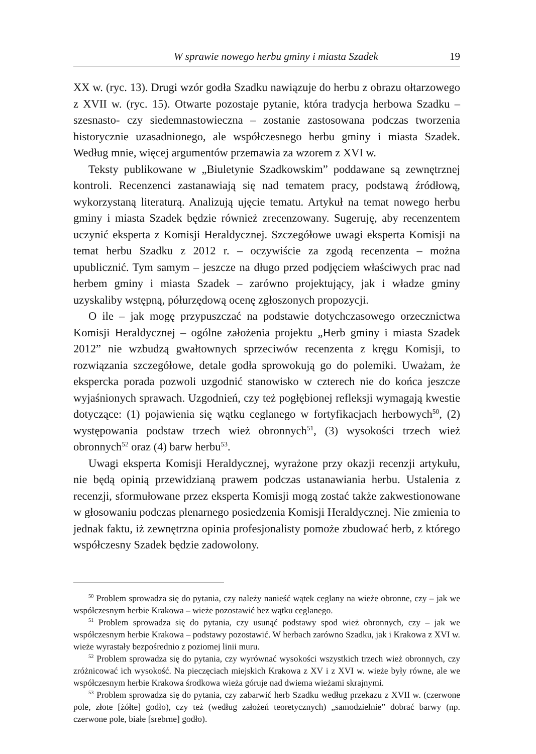W sprawie nowego herbu gminy i miasta Szadek 19
XX w. (ryc. 13). Drugi wzór godła Szadku nawiązuje do herbu z obrazu ołtarzowego z XVII w. (ryc. 15). Otwarte pozostaje pytanie, która tradycja herbowa Szadku – szesnasto- czy siedemnastowieczna – zostanie zastosowana podczas tworzenia historycznie uzasadnionego, ale współczesnego herbu gminy i miasta Szadek. Według mnie, więcej argumentów przemawia za wzorem z XVI w.
Teksty publikowane w „Biuletynie Szadkowskim” poddawane są zewnętrznej kontroli. Recenzenci zastanawiają się nad tematem pracy, podstawą źródłową, wykorzystaną literaturą. Analizują ujęcie tematu. Artykuł na temat nowego herbu gminy i miasta Szadek będzie również zrecenzowany. Sugeruję, aby recenzentem uczynić eksperta z Komisji Heraldycznej. Szczegółowe uwagi eksperta Komisji na temat herbu Szadku z 2012 r. – oczywiście za zgodą recenzenta – można upublicznić. Tym samym – jeszcze na długo przed podjęciem właściwych prac nad herbem gminy i miasta Szadek – zarówno projektujący, jak i władze gminy uzyskaliby wstępną, półurzędową ocenę zgłoszonych propozycji.
O ile – jak mogę przypuszczać na podstawie dotychczasowego orzecznictwa Komisji Heraldycznej – ogólne założenia projektu „Herb gminy i miasta Szadek 2012” nie wzbudzą gwałtownych sprzeciwów recenzenta z kręgu Komisji, to rozwiązania szczegółowe, detale godła sprowokują go do polemiki. Uważam, że ekspercka porada pozwoli uzgodnić stanowisko w czterech nie do końca jeszcze wyjaśnionych sprawach. Uzgodnień, czy też pogłębionej refleksji wymagają kwestie dotyczące: (1) pojawienia się wątku ceglanego w fortyfikacjach herbowych<sup>50</sup>, (2) występowania podstaw trzech wież obronnych<sup>51</sup>, (3) wysokości trzech wież obronnych<sup>52</sup> oraz (4) barw herbu<sup>53</sup>.
Uwagi eksperta Komisji Heraldycznej, wyrażone przy okazji recenzji artykułu, nie będą opinią przewidzianą prawem podczas ustanawiania herbu. Ustalenia z recenzji, sformułowane przez eksperta Komisji mogą zostać także zakwestionowane w głosowaniu podczas plenarnego posiedzenia Komisji Heraldycznej. Nie zmienia to jednak faktu, iż zewnętrzna opinia profesjonalisty pomoże zbudować herb, z którego współczesny Szadek będzie zadowolony.
<sup>50</sup> Problem sprowadza się do pytania, czy należy nanieść wątek ceglany na wieże obronne, czy – jak we współczesnym herbie Krakowa – wieże pozostawić bez wątku ceglanego.
<sup>51</sup> Problem sprowadza się do pytania, czy usunąć podstawy spod wież obronnych, czy – jak we współczesnym herbie Krakowa – podstawy pozostawić. W herbach zarówno Szadku, jak i Krakowa z XVI w. wieże wyrastały bezpośrednio z poziomej linii muru.
<sup>52</sup> Problem sprowadza się do pytania, czy wyrównać wysokości wszystkich trzech wież obronnych, czy zróżnicować ich wysokość. Na pieczęciach miejskich Krakowa z XV i z XVI w. wieże były równe, ale we współczesnym herbie Krakowa środkowa wieża góruje nad dwiema wieżami skrajnymi.
<sup>53</sup> Problem sprowadza się do pytania, czy zabarwić herb Szadku według przekazu z XVII w. (czerwone pole, złote [żółte] godło), czy też (według założeń teoretycznych) „samodzielnie” dobrać barwy (np. czerwone pole, białe [srebrne] godło).